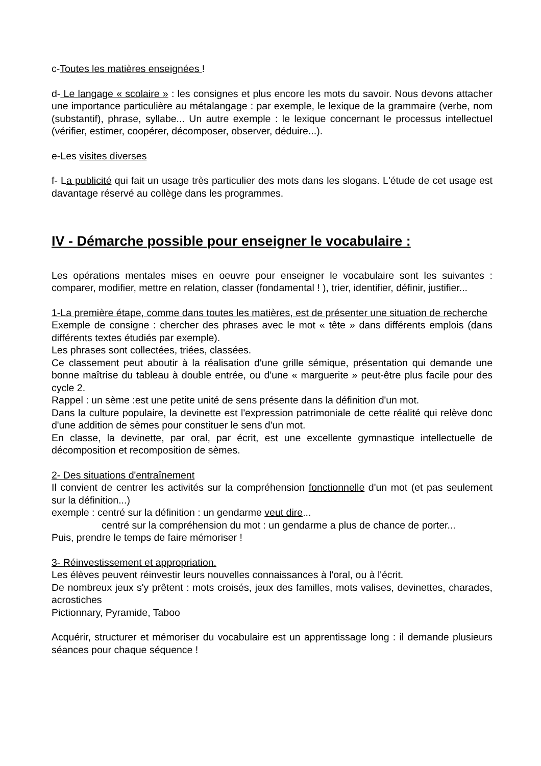c-Toutes les matières enseignées !
d- Le langage « scolaire » : les consignes et plus encore les mots du savoir. Nous devons attacher une importance particulière au métalangage : par exemple, le lexique de la grammaire (verbe, nom (substantif), phrase, syllabe... Un autre exemple : le lexique concernant le processus intellectuel (vérifier, estimer, coopérer, décomposer, observer, déduire...).
e-Les visites diverses
f- La publicité qui fait un usage très particulier des mots dans les slogans. L'étude de cet usage est davantage réservé au collège dans les programmes.
IV - Démarche possible pour enseigner le vocabulaire :
Les opérations mentales mises en oeuvre pour enseigner le vocabulaire sont les suivantes : comparer, modifier, mettre en relation, classer (fondamental ! ), trier, identifier, définir, justifier...
1-La première étape, comme dans toutes les matières, est de présenter une situation de recherche
Exemple de consigne : chercher des phrases avec le mot « tête » dans différents emplois (dans différents textes étudiés par exemple).
Les phrases sont collectées, triées, classées.
Ce classement peut aboutir à la réalisation d'une grille sémique, présentation qui demande une bonne maîtrise du tableau à double entrée, ou d'une « marguerite » peut-être plus facile pour des cycle 2.
Rappel : un sème :est une petite unité de sens présente dans la définition d'un mot.
Dans la culture populaire, la devinette est l'expression patrimoniale de cette réalité qui relève donc d'une addition de sèmes pour constituer le sens d'un mot.
En classe, la devinette, par oral, par écrit, est une excellente gymnastique intellectuelle de décomposition et recomposition de sèmes.
2- Des situations d'entraînement
Il convient de centrer les activités sur la compréhension fonctionnelle d'un mot (et pas seulement sur la définition...)
exemple : centré sur la définition : un gendarme veut dire...
centré sur la compréhension du mot : un gendarme a plus de chance de porter...
Puis, prendre le temps de faire mémoriser !
3- Réinvestissement et appropriation.
Les élèves peuvent réinvestir leurs nouvelles connaissances à l'oral, ou à l'écrit.
De nombreux jeux s'y prêtent : mots croisés, jeux des familles, mots valises, devinettes, charades, acrostiches
Pictionnary, Pyramide, Taboo
Acquérir, structurer et mémoriser du vocabulaire est un apprentissage long : il demande plusieurs séances pour chaque séquence !